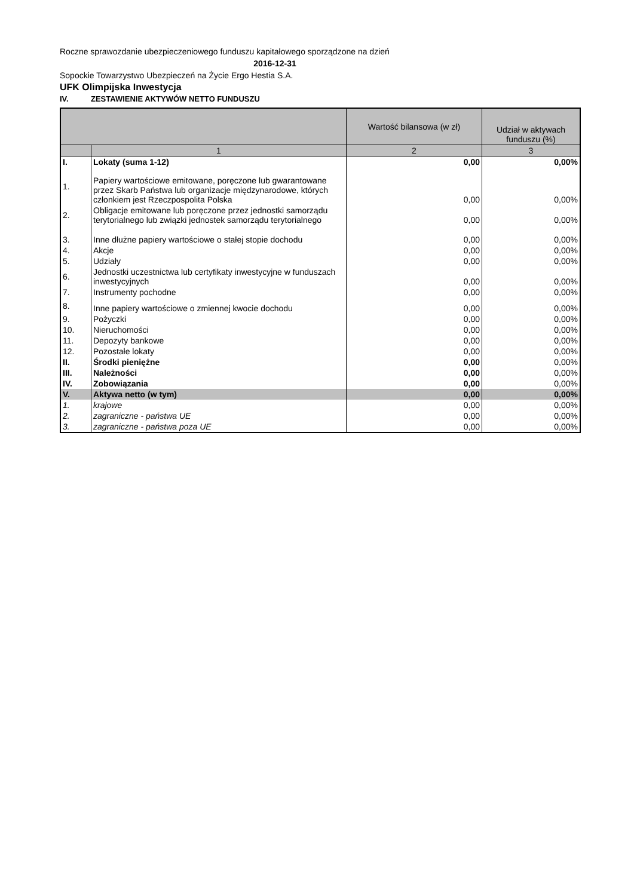Roczne sprawozdanie ubezpieczeniowego funduszu kapitałowego sporządzone na dzień
2016-12-31
Sopockie Towarzystwo Ubezpieczeń na Życie Ergo Hestia S.A.
UFK Olimpijska Inwestycja
IV. ZESTAWIENIE AKTYWÓW NETTO FUNDUSZU
| | | Wartość bilansowa (w zł) | Udział w aktywach funduszu (%) |
| --- | --- | --- | --- |
| | 1 | 2 | 3 |
| I. | Lokaty (suma 1-12) | 0,00 | 0,00% |
| 1. | Papiery wartościowe emitowane, poręczone lub gwarantowane przez Skarb Państwa lub organizacje międzynarodowe, których członkiem jest Rzeczpospolita Polska | 0,00 | 0,00% |
| 2. | Obligacje emitowane lub poręczone przez jednostki samorządu terytorialnego lub związki jednostek samorządu terytorialnego | 0,00 | 0,00% |
| 3. | Inne dłużne papiery wartościowe o stałej stopie dochodu | 0,00 | 0,00% |
| 4. | Akcje | 0,00 | 0,00% |
| 5. | Udziały | 0,00 | 0,00% |
| 6. | Jednostki uczestnictwa lub certyfikaty inwestycyjne w funduszach inwestycyjnych | 0,00 | 0,00% |
| 7. | Instrumenty pochodne | 0,00 | 0,00% |
| 8. | Inne papiery wartościowe o zmiennej kwocie dochodu | 0,00 | 0,00% |
| 9. | Pożyczki | 0,00 | 0,00% |
| 10. | Nieruchomości | 0,00 | 0,00% |
| 11. | Depozyty bankowe | 0,00 | 0,00% |
| 12. | Pozostałe lokaty | 0,00 | 0,00% |
| II. | Środki pieniężne | 0,00 | 0,00% |
| III. | Należności | 0,00 | 0,00% |
| IV. | Zobowiązania | 0,00 | 0,00% |
| V. | Aktywa netto (w tym) | 0,00 | 0,00% |
| 1. | krajowe | 0,00 | 0,00% |
| 2. | zagraniczne - państwa UE | 0,00 | 0,00% |
| 3. | zagraniczne - państwa poza UE | 0,00 | 0,00% |